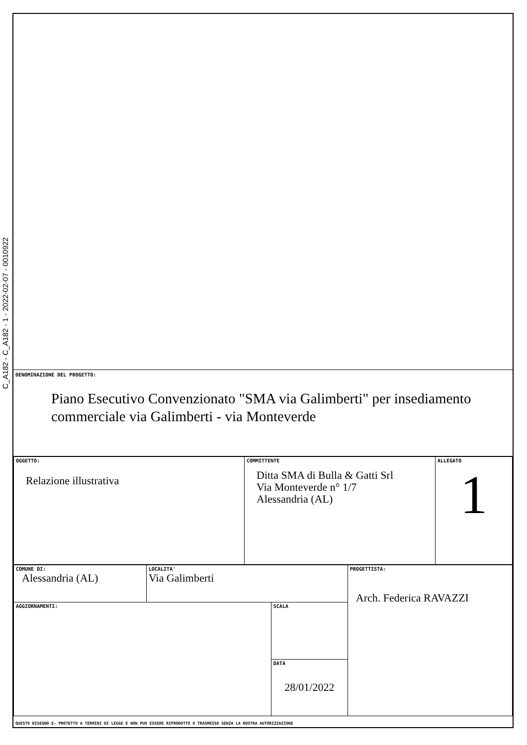C_A182 - C_A182 - 1 - 2022-02-07 - 0010922
DENOMINAZIONE DEL PROGETTO:
Piano Esecutivo Convenzionato "SMA via Galimberti" per insediamento commerciale via Galimberti - via Monteverde
| OGGETTO: Relazione illustrativa | COMMITTENTE Ditta SMA di Bulla & Gatti Srl Via Monteverde n° 1/7 Alessandria (AL) | ALLEGATO 1 |
| COMUNE DI: Alessandria (AL) | LOCALITA' Via Galimberti | | PROGETTISTA: Arch. Federica RAVAZZI |
| AGGIORNAMENTI: | | SCALA | |
| | | DATA 28/01/2022 | |
QUESTO DISEGNO E- PROTETTO A TERMINI DI LEGGE E NON PUO ESSERE RIPRODOTTO O TRASMESSO SENZA LA NOSTRA AUTORIZZAZIONE